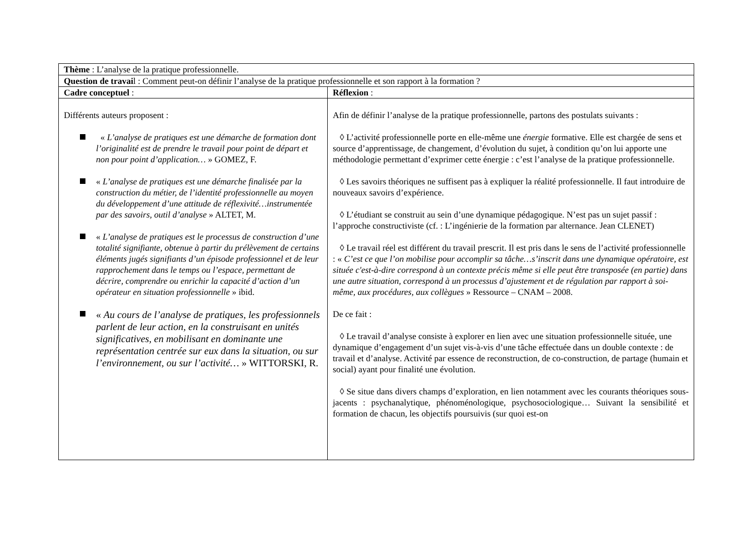| Thème : L’analyse de la pratique professionnelle. | |
| Question de travai l : Comment peut-on définir l’analyse de la pratique professionnelle et son rapport à la formation ? | |
| Cadre conceptuel : | Réflexion : |
| Différents auteurs proposent : « L’analyse de pratiques est une démarche de formation dont l’originalité est de prendre le travail pour point de départ et non pour point d’application… » GOMEZ, F. « L’analyse de pratiques est une démarche finalisée par la construction du métier, de l’identité professionnelle au moyen du développement d’une attitude de réflexivité…instrumentée par des savoirs, outil d’analyse » ALTET, M. « L’analyse de pratiques est le processus de construction d’une totalité signifiante, obtenue à partir du prélèvement de certains éléments jugés signifiants d’un épisode professionnel et de leur rapprochement dans le temps ou l’espace, permettant de décrire, comprendre ou enrichir la capacité d’action d’un opérateur en situation professionnelle » ibid. « Au cours de l’analyse de pratiques, les professionnels parlent de leur action, en la construisant en unités significatives, en mobilisant en dominante une représentation centrée sur eux dans la situation, ou sur l’environnement, ou sur l’activité… » WITTORSKI, R. | Afin de définir l’analyse de la pratique professionnelle, partons des postulats suivants : ◊ L’activité professionnelle porte en elle-même une énergie formative. Elle est chargée de sens et source d’apprentissage, de changement, d’évolution du sujet, à condition qu’on lui apporte une méthodologie permettant d’exprimer cette énergie : c’est l’analyse de la pratique professionnelle. ◊ Les savoirs théoriques ne suffisent pas à expliquer la réalité professionnelle. Il faut introduire de nouveaux savoirs d’expérience. ◊ L’étudiant se construit au sein d’une dynamique pédagogique. N’est pas un sujet passif : l’approche constructiviste (cf. : L’ingénierie de la formation par alternance. Jean CLENET) ◊ Le travail réel est différent du travail prescrit. Il est pris dans le sens de l’activité professionnelle : « C’est ce que l’on mobilise pour accomplir sa tâche…s’inscrit dans une dynamique opératoire, est située c'est-à-dire correspond à un contexte précis même si elle peut être transposée (en partie) dans une autre situation, correspond à un processus d’ajustement et de régulation par rapport à soi-même, aux procédures, aux collègues » Ressource – CNAM – 2008. De ce fait : ◊ Le travail d’analyse consiste à explorer en lien avec une situation professionnelle située, une dynamique d’engagement d’un sujet vis-à-vis d’une tâche effectuée dans un double contexte : de travail et d’analyse. Activité par essence de reconstruction, de co-construction, de partage (humain et social) ayant pour finalité une évolution. ◊ Se situe dans divers champs d’exploration, en lien notamment avec les courants théoriques sous-jacents : psychanalytique, phénoménologique, psychosociologique… Suivant la sensibilité et formation de chacun, les objectifs poursuivis (sur quoi est-on |